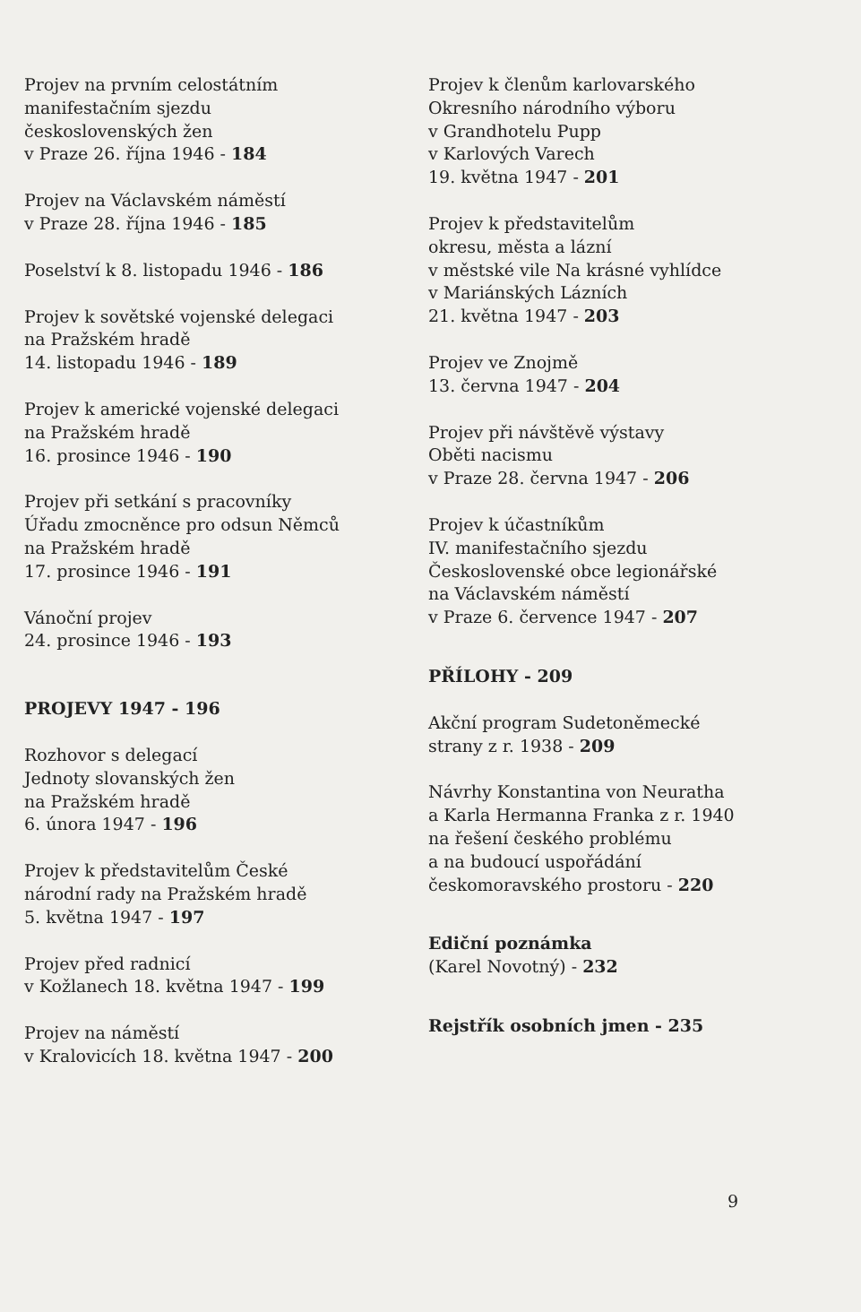Projev na prvním celostátním
manifestačním sjezdu
československých žen
v Praze 26. října 1946 - 184
Projev na Václavském náměstí
v Praze 28. října 1946 - 185
Poselství k 8. listopadu 1946 - 186
Projev k sovětské vojenské delegaci
na Pražském hradě
14. listopadu 1946 - 189
Projev k americké vojenské delegaci
na Pražském hradě
16. prosince 1946 - 190
Projev při setkání s pracovníky
Úřadu zmocněnce pro odsun Němců
na Pražském hradě
17. prosince 1946 - 191
Vánoční projev
24. prosince 1946 - 193
PROJEVY 1947 - 196
Rozhovor s delegací
Jednoty slovanských žen
na Pražském hradě
6. února 1947 - 196
Projev k představitelům České
národní rady na Pražském hradě
5. května 1947 - 197
Projev před radnicí
v Kožlanech 18. května 1947 - 199
Projev na náměstí
v Kralovicích 18. května 1947 - 200
Projev k členům karlovarského
Okresního národního výboru
v Grandhotelu Pupp
v Karlových Varech
19. května 1947 - 201
Projev k představitelům
okresu, města a lázní
v městské vile Na krásné vyhlídce
v Mariánských Lázních
21. května 1947 - 203
Projev ve Znojmě
13. června 1947 - 204
Projev při návštěvě výstavy
Oběti nacismu
v Praze 28. června 1947 - 206
Projev k účastníkům
IV. manifestačního sjezdu
Československé obce legionářské
na Václavském náměstí
v Praze 6. července 1947 - 207
PŘÍLOHY - 209
Akční program Sudetoněmecké
strany z r. 1938 - 209
Návrhy Konstantina von Neuratha
a Karla Hermanna Franka z r. 1940
na řešení českého problému
a na budoucí uspořádání
českomoravského prostoru - 220
Ediční poznámka
(Karel Novotný) - 232
Rejstřík osobních jmen - 235
9